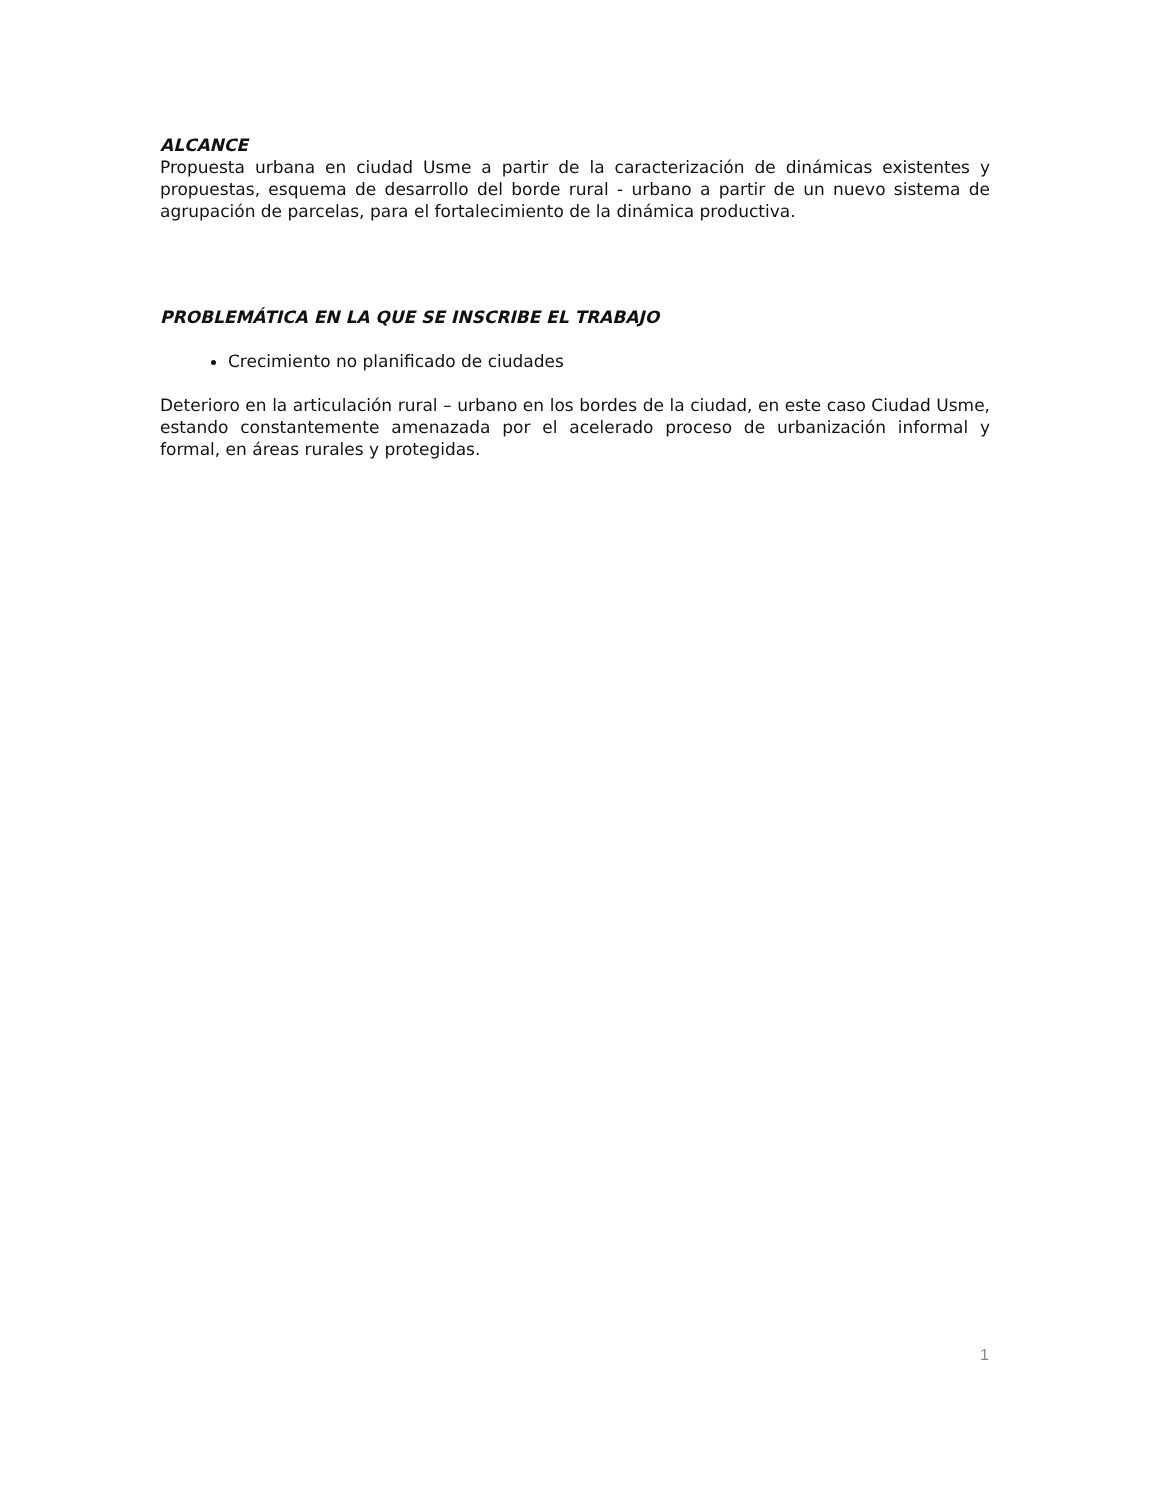ALCANCE
Propuesta urbana en ciudad Usme a partir de la caracterización de dinámicas existentes y propuestas, esquema de desarrollo del borde rural - urbano a partir de un nuevo sistema de agrupación de parcelas, para el fortalecimiento de la dinámica productiva.
PROBLEMÁTICA EN LA QUE SE INSCRIBE EL TRABAJO
Crecimiento no planificado de ciudades
Deterioro en la articulación rural – urbano en los bordes de la ciudad, en este caso Ciudad Usme, estando constantemente amenazada por el acelerado proceso de urbanización informal y formal, en áreas rurales y protegidas.
1